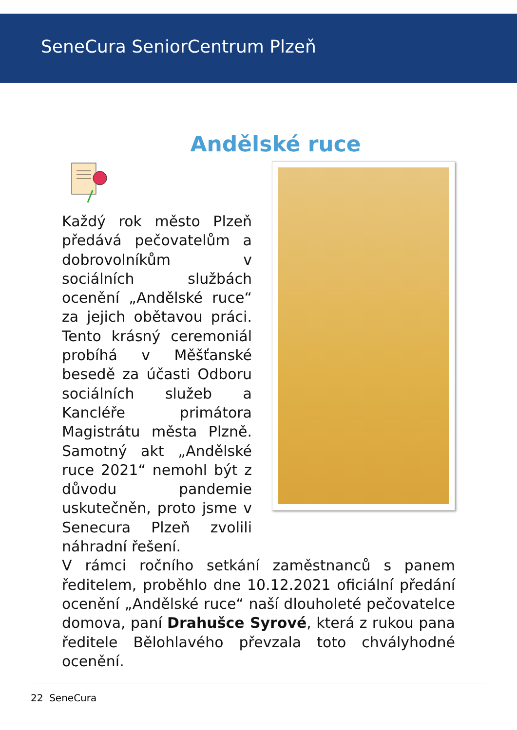SeneCura SeniorCentrum Plzeň
Andělské ruce
Každý rok město Plzeň předává pečovatelům a dobrovolníkům v sociálních službách ocenění „Andělské ruce“ za jejich obětavou práci. Tento krásný ceremoniál probíhá v Měšťanské besedě za účasti Odboru sociálních služeb a Kancléře primátora Magistrátu města Plzně. Samotný akt „Andělské ruce 2021“ nemohl být z důvodu pandemie uskutečněn, proto jsme v Senecura Plzeň zvolili náhradní řešení.
V rámci ročního setkání zaměstnanců s panem ředitelem, proběhlo dne 10.12.2021 oficiální předání ocenění „Andělské ruce“ naší dlouholeté pečovatelce domova, paní Drahušce Syrové, která z rukou pana ředitele Bělohlavého převzala toto chvályhodné ocenění.
22 SeneCura